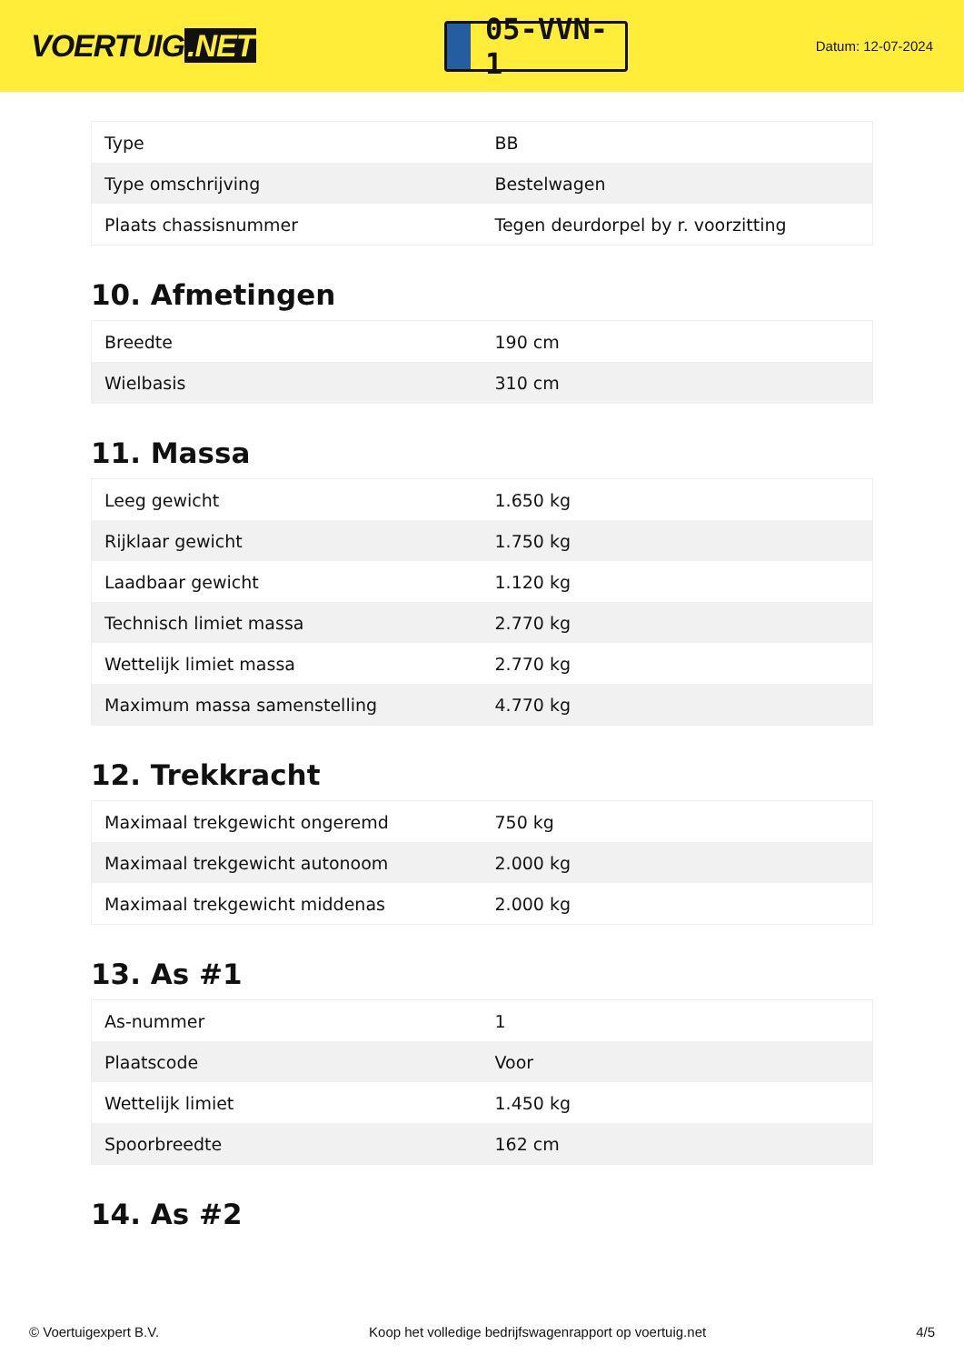VOERTUIG.NET
05-VVN-1
Datum: 12-07-2024
| Type | BB |
| Type omschrijving | Bestelwagen |
| Plaats chassisnummer | Tegen deurdorpel by r. voorzitting |
10. Afmetingen
| Breedte | 190 cm |
| Wielbasis | 310 cm |
11. Massa
| Leeg gewicht | 1.650 kg |
| Rijklaar gewicht | 1.750 kg |
| Laadbaar gewicht | 1.120 kg |
| Technisch limiet massa | 2.770 kg |
| Wettelijk limiet massa | 2.770 kg |
| Maximum massa samenstelling | 4.770 kg |
12. Trekkracht
| Maximaal trekgewicht ongeremd | 750 kg |
| Maximaal trekgewicht autonoom | 2.000 kg |
| Maximaal trekgewicht middenas | 2.000 kg |
13. As #1
| As-nummer | 1 |
| Plaatscode | Voor |
| Wettelijk limiet | 1.450 kg |
| Spoorbreedte | 162 cm |
14. As #2
© Voertuigexpert B.V. Koop het volledige bedrijfswagenrapport op voertuig.net 4/5